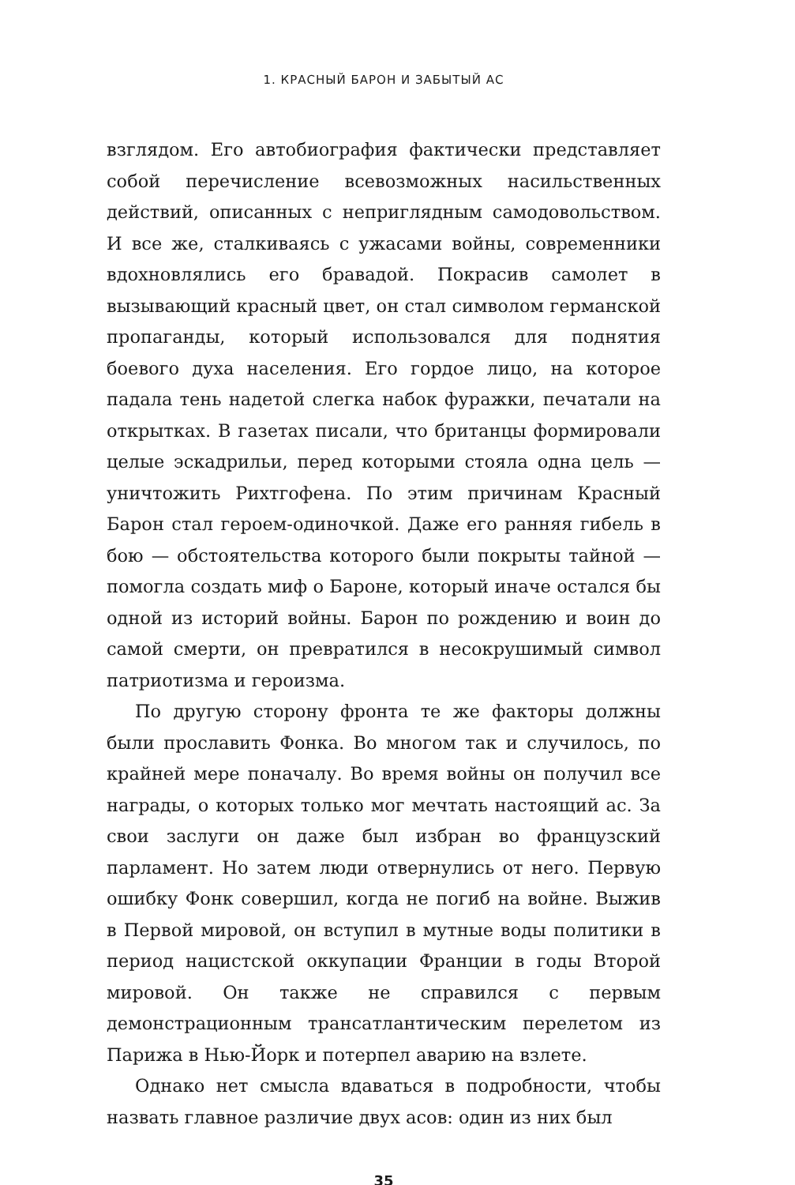1. КРАСНЫЙ БАРОН И ЗАБЫТЫЙ АС
взглядом. Его автобиография фактически представляет собой перечисление всевозможных насильственных действий, описанных с неприглядным самодовольством. И все же, сталкиваясь с ужасами войны, современники вдохновлялись его бравадой. Покрасив самолет в вызывающий красный цвет, он стал символом германской пропаганды, который использовался для поднятия боевого духа населения. Его гордое лицо, на которое падала тень надетой слегка набок фуражки, печатали на открытках. В газетах писали, что британцы формировали целые эскадрильи, перед которыми стояла одна цель — уничтожить Рихтгофена. По этим причинам Красный Барон стал героем-одиночкой. Даже его ранняя гибель в бою — обстоятельства которого были покрыты тайной — помогла создать миф о Бароне, который иначе остался бы одной из историй войны. Барон по рождению и воин до самой смерти, он превратился в несокрушимый символ патриотизма и героизма.
По другую сторону фронта те же факторы должны были прославить Фонка. Во многом так и случилось, по крайней мере поначалу. Во время войны он получил все награды, о которых только мог мечтать настоящий ас. За свои заслуги он даже был избран во французский парламент. Но затем люди отвернулись от него. Первую ошибку Фонк совершил, когда не погиб на войне. Выжив в Первой мировой, он вступил в мутные воды политики в период нацистской оккупации Франции в годы Второй мировой. Он также не справился с первым демонстрационным трансатлантическим перелетом из Парижа в Нью-Йорк и потерпел аварию на взлете.
Однако нет смысла вдаваться в подробности, чтобы назвать главное различие двух асов: один из них был
35